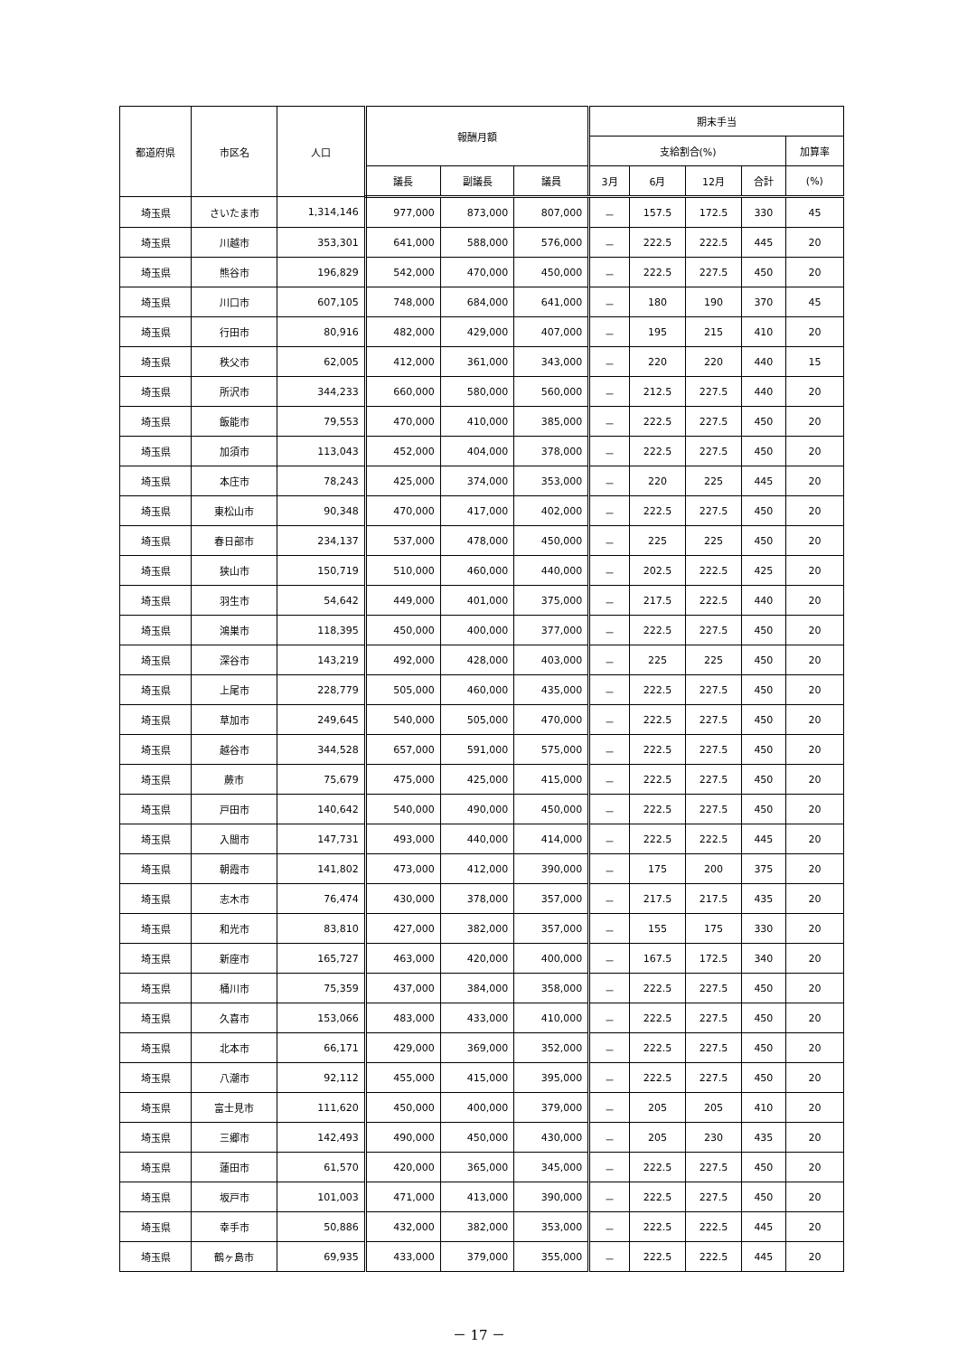| 都道府県 | 市区名 | 人口 | 報酬月額 | | | 期末手当 | | | | |
| --- | --- | --- | --- | --- | --- | --- | --- | --- | --- | --- |
| | | | | | | 支給割合(%) | | | | 加算率 |
| | | | 議長 | 副議長 | 議員 | 3月 | 6月 | 12月 | 合計 | (%) |
| 埼玉県 | さいたま市 | 1,314,146 | 977,000 | 873,000 | 807,000 | － | 157.5 | 172.5 | 330 | 45 |
| 埼玉県 | 川越市 | 353,301 | 641,000 | 588,000 | 576,000 | － | 222.5 | 222.5 | 445 | 20 |
| 埼玉県 | 熊谷市 | 196,829 | 542,000 | 470,000 | 450,000 | － | 222.5 | 227.5 | 450 | 20 |
| 埼玉県 | 川口市 | 607,105 | 748,000 | 684,000 | 641,000 | － | 180 | 190 | 370 | 45 |
| 埼玉県 | 行田市 | 80,916 | 482,000 | 429,000 | 407,000 | － | 195 | 215 | 410 | 20 |
| 埼玉県 | 秩父市 | 62,005 | 412,000 | 361,000 | 343,000 | － | 220 | 220 | 440 | 15 |
| 埼玉県 | 所沢市 | 344,233 | 660,000 | 580,000 | 560,000 | － | 212.5 | 227.5 | 440 | 20 |
| 埼玉県 | 飯能市 | 79,553 | 470,000 | 410,000 | 385,000 | － | 222.5 | 227.5 | 450 | 20 |
| 埼玉県 | 加須市 | 113,043 | 452,000 | 404,000 | 378,000 | － | 222.5 | 227.5 | 450 | 20 |
| 埼玉県 | 本庄市 | 78,243 | 425,000 | 374,000 | 353,000 | － | 220 | 225 | 445 | 20 |
| 埼玉県 | 東松山市 | 90,348 | 470,000 | 417,000 | 402,000 | － | 222.5 | 227.5 | 450 | 20 |
| 埼玉県 | 春日部市 | 234,137 | 537,000 | 478,000 | 450,000 | － | 225 | 225 | 450 | 20 |
| 埼玉県 | 狭山市 | 150,719 | 510,000 | 460,000 | 440,000 | － | 202.5 | 222.5 | 425 | 20 |
| 埼玉県 | 羽生市 | 54,642 | 449,000 | 401,000 | 375,000 | － | 217.5 | 222.5 | 440 | 20 |
| 埼玉県 | 鴻巣市 | 118,395 | 450,000 | 400,000 | 377,000 | － | 222.5 | 227.5 | 450 | 20 |
| 埼玉県 | 深谷市 | 143,219 | 492,000 | 428,000 | 403,000 | － | 225 | 225 | 450 | 20 |
| 埼玉県 | 上尾市 | 228,779 | 505,000 | 460,000 | 435,000 | － | 222.5 | 227.5 | 450 | 20 |
| 埼玉県 | 草加市 | 249,645 | 540,000 | 505,000 | 470,000 | － | 222.5 | 227.5 | 450 | 20 |
| 埼玉県 | 越谷市 | 344,528 | 657,000 | 591,000 | 575,000 | － | 222.5 | 227.5 | 450 | 20 |
| 埼玉県 | 蕨市 | 75,679 | 475,000 | 425,000 | 415,000 | － | 222.5 | 227.5 | 450 | 20 |
| 埼玉県 | 戸田市 | 140,642 | 540,000 | 490,000 | 450,000 | － | 222.5 | 227.5 | 450 | 20 |
| 埼玉県 | 入間市 | 147,731 | 493,000 | 440,000 | 414,000 | － | 222.5 | 222.5 | 445 | 20 |
| 埼玉県 | 朝霞市 | 141,802 | 473,000 | 412,000 | 390,000 | － | 175 | 200 | 375 | 20 |
| 埼玉県 | 志木市 | 76,474 | 430,000 | 378,000 | 357,000 | － | 217.5 | 217.5 | 435 | 20 |
| 埼玉県 | 和光市 | 83,810 | 427,000 | 382,000 | 357,000 | － | 155 | 175 | 330 | 20 |
| 埼玉県 | 新座市 | 165,727 | 463,000 | 420,000 | 400,000 | － | 167.5 | 172.5 | 340 | 20 |
| 埼玉県 | 桶川市 | 75,359 | 437,000 | 384,000 | 358,000 | － | 222.5 | 227.5 | 450 | 20 |
| 埼玉県 | 久喜市 | 153,066 | 483,000 | 433,000 | 410,000 | － | 222.5 | 227.5 | 450 | 20 |
| 埼玉県 | 北本市 | 66,171 | 429,000 | 369,000 | 352,000 | － | 222.5 | 227.5 | 450 | 20 |
| 埼玉県 | 八潮市 | 92,112 | 455,000 | 415,000 | 395,000 | － | 222.5 | 227.5 | 450 | 20 |
| 埼玉県 | 富士見市 | 111,620 | 450,000 | 400,000 | 379,000 | － | 205 | 205 | 410 | 20 |
| 埼玉県 | 三郷市 | 142,493 | 490,000 | 450,000 | 430,000 | － | 205 | 230 | 435 | 20 |
| 埼玉県 | 蓮田市 | 61,570 | 420,000 | 365,000 | 345,000 | － | 222.5 | 227.5 | 450 | 20 |
| 埼玉県 | 坂戸市 | 101,003 | 471,000 | 413,000 | 390,000 | － | 222.5 | 227.5 | 450 | 20 |
| 埼玉県 | 幸手市 | 50,886 | 432,000 | 382,000 | 353,000 | － | 222.5 | 222.5 | 445 | 20 |
| 埼玉県 | 鶴ヶ島市 | 69,935 | 433,000 | 379,000 | 355,000 | － | 222.5 | 222.5 | 445 | 20 |
－ 17 －